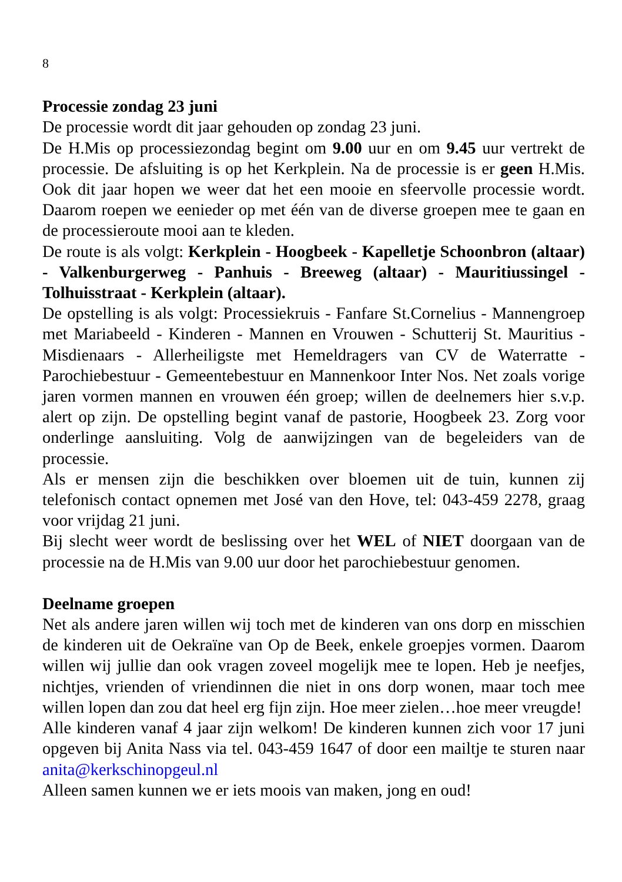8
Processie zondag 23 juni
De processie wordt dit jaar gehouden op zondag 23 juni.
De H.Mis op processiezondag begint om 9.00 uur en om 9.45 uur vertrekt de processie. De afsluiting is op het Kerkplein. Na de processie is er geen H.Mis. Ook dit jaar hopen we weer dat het een mooie en sfeervolle processie wordt. Daarom roepen we eenieder op met één van de diverse groepen mee te gaan en de processieroute mooi aan te kleden.
De route is als volgt: Kerkplein - Hoogbeek - Kapelletje Schoonbron (altaar) - Valkenburgerweg - Panhuis - Breeweg (altaar) - Mauritiussingel - Tolhuisstraat - Kerkplein (altaar).
De opstelling is als volgt: Processiekruis - Fanfare St.Cornelius - Mannengroep met Mariabeeld - Kinderen - Mannen en Vrouwen - Schutterij St. Mauritius - Misdienaars - Allerheiligste met Hemeldragers van CV de Waterratte - Parochiebestuur - Gemeentebestuur en Mannenkoor Inter Nos. Net zoals vorige jaren vormen mannen en vrouwen één groep; willen de deelnemers hier s.v.p. alert op zijn. De opstelling begint vanaf de pastorie, Hoogbeek 23. Zorg voor onderlinge aansluiting. Volg de aanwijzingen van de begeleiders van de processie.
Als er mensen zijn die beschikken over bloemen uit de tuin, kunnen zij telefonisch contact opnemen met José van den Hove, tel: 043-459 2278, graag voor vrijdag 21 juni.
Bij slecht weer wordt de beslissing over het WEL of NIET doorgaan van de processie na de H.Mis van 9.00 uur door het parochiebestuur genomen.
Deelname groepen
Net als andere jaren willen wij toch met de kinderen van ons dorp en misschien de kinderen uit de Oekraïne van Op de Beek, enkele groepjes vormen. Daarom willen wij jullie dan ook vragen zoveel mogelijk mee te lopen. Heb je neefjes, nichtjes, vrienden of vriendinnen die niet in ons dorp wonen, maar toch mee willen lopen dan zou dat heel erg fijn zijn. Hoe meer zielen…hoe meer vreugde!
Alle kinderen vanaf 4 jaar zijn welkom! De kinderen kunnen zich voor 17 juni opgeven bij Anita Nass via tel. 043-459 1647 of door een mailtje te sturen naar anita@kerkschinopgeul.nl
Alleen samen kunnen we er iets moois van maken, jong en oud!